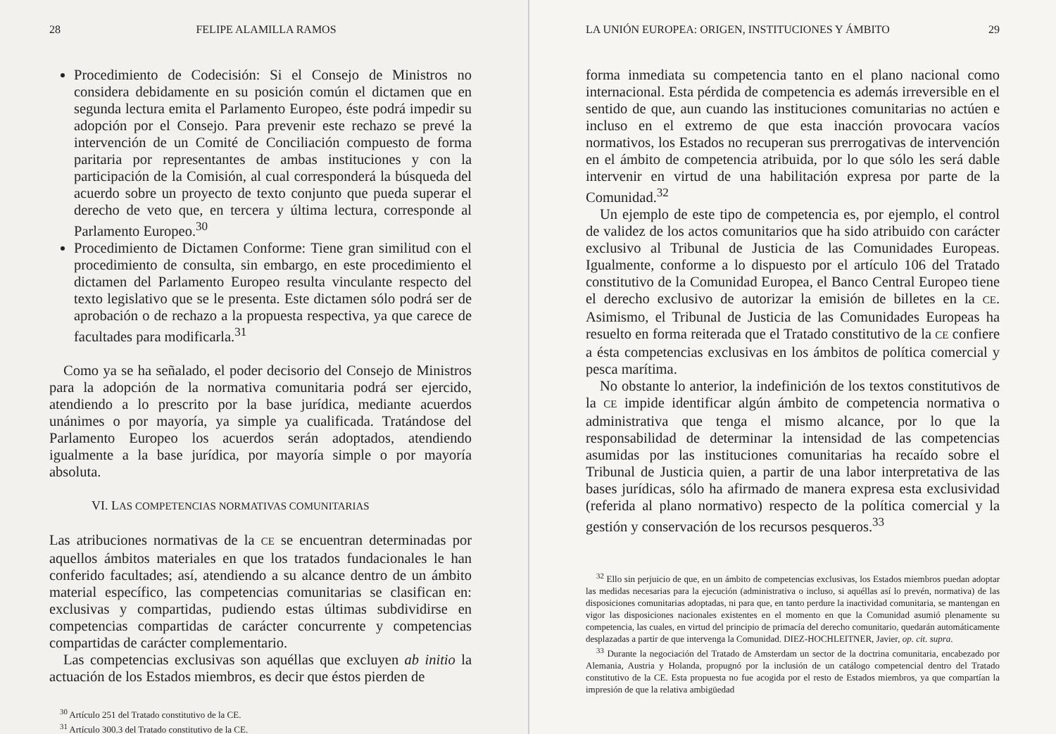28 FELIPE ALAMILLA RAMOS
Procedimiento de Codecisión: Si el Consejo de Ministros no considera debidamente en su posición común el dictamen que en segunda lectura emita el Parlamento Europeo, éste podrá impedir su adopción por el Consejo. Para prevenir este rechazo se prevé la intervención de un Comité de Conciliación compuesto de forma paritaria por representantes de ambas instituciones y con la participación de la Comisión, al cual corresponderá la búsqueda del acuerdo sobre un proyecto de texto conjunto que pueda superar el derecho de veto que, en tercera y última lectura, corresponde al Parlamento Europeo.<sup>30</sup>
Procedimiento de Dictamen Conforme: Tiene gran similitud con el procedimiento de consulta, sin embargo, en este procedimiento el dictamen del Parlamento Europeo resulta vinculante respecto del texto legislativo que se le presenta. Este dictamen sólo podrá ser de aprobación o de rechazo a la propuesta respectiva, ya que carece de facultades para modificarla.<sup>31</sup>
Como ya se ha señalado, el poder decisorio del Consejo de Ministros para la adopción de la normativa comunitaria podrá ser ejercido, atendiendo a lo prescrito por la base jurídica, mediante acuerdos unánimes o por mayoría, ya simple ya cualificada. Tratándose del Parlamento Europeo los acuerdos serán adoptados, atendiendo igualmente a la base jurídica, por mayoría simple o por mayoría absoluta.
VI. LAS COMPETENCIAS NORMATIVAS COMUNITARIAS
Las atribuciones normativas de la CE se encuentran determinadas por aquellos ámbitos materiales en que los tratados fundacionales le han conferido facultades; así, atendiendo a su alcance dentro de un ámbito material específico, las competencias comunitarias se clasifican en: exclusivas y compartidas, pudiendo estas últimas subdividirse en competencias compartidas de carácter concurrente y competencias compartidas de carácter complementario.
Las competencias exclusivas son aquéllas que excluyen ab initio la actuación de los Estados miembros, es decir que éstos pierden de
<sup>30</sup> Artículo 251 del Tratado constitutivo de la CE.
<sup>31</sup> Artículo 300.3 del Tratado constitutivo de la CE.
LA UNIÓN EUROPEA: ORIGEN, INSTITUCIONES Y ÁMBITO 29
forma inmediata su competencia tanto en el plano nacional como internacional. Esta pérdida de competencia es además irreversible en el sentido de que, aun cuando las instituciones comunitarias no actúen e incluso en el extremo de que esta inacción provocara vacíos normativos, los Estados no recuperan sus prerrogativas de intervención en el ámbito de competencia atribuida, por lo que sólo les será dable intervenir en virtud de una habilitación expresa por parte de la Comunidad.<sup>32</sup>
Un ejemplo de este tipo de competencia es, por ejemplo, el control de validez de los actos comunitarios que ha sido atribuido con carácter exclusivo al Tribunal de Justicia de las Comunidades Europeas. Igualmente, conforme a lo dispuesto por el artículo 106 del Tratado constitutivo de la Comunidad Europea, el Banco Central Europeo tiene el derecho exclusivo de autorizar la emisión de billetes en la CE. Asimismo, el Tribunal de Justicia de las Comunidades Europeas ha resuelto en forma reiterada que el Tratado constitutivo de la CE confiere a ésta competencias exclusivas en los ámbitos de política comercial y pesca marítima.
No obstante lo anterior, la indefinición de los textos constitutivos de la CE impide identificar algún ámbito de competencia normativa o administrativa que tenga el mismo alcance, por lo que la responsabilidad de determinar la intensidad de las competencias asumidas por las instituciones comunitarias ha recaído sobre el Tribunal de Justicia quien, a partir de una labor interpretativa de las bases jurídicas, sólo ha afirmado de manera expresa esta exclusividad (referida al plano normativo) respecto de la política comercial y la gestión y conservación de los recursos pesqueros.<sup>33</sup>
<sup>32</sup> Ello sin perjuicio de que, en un ámbito de competencias exclusivas, los Estados miembros puedan adoptar las medidas necesarias para la ejecución (administrativa o incluso, si aquéllas así lo prevén, normativa) de las disposiciones comunitarias adoptadas, ni para que, en tanto perdure la inactividad comunitaria, se mantengan en vigor las disposiciones nacionales existentes en el momento en que la Comunidad asumió plenamente su competencia, las cuales, en virtud del principio de primacía del derecho comunitario, quedarán automáticamente desplazadas a partir de que intervenga la Comunidad. DIEZ-HOCHLEITNER, Javier, op. cit. supra.
<sup>33</sup> Durante la negociación del Tratado de Amsterdam un sector de la doctrina comunitaria, encabezado por Alemania, Austria y Holanda, propugnó por la inclusión de un catálogo competencial dentro del Tratado constitutivo de la CE. Esta propuesta no fue acogida por el resto de Estados miembros, ya que compartían la impresión de que la relativa ambigüedad